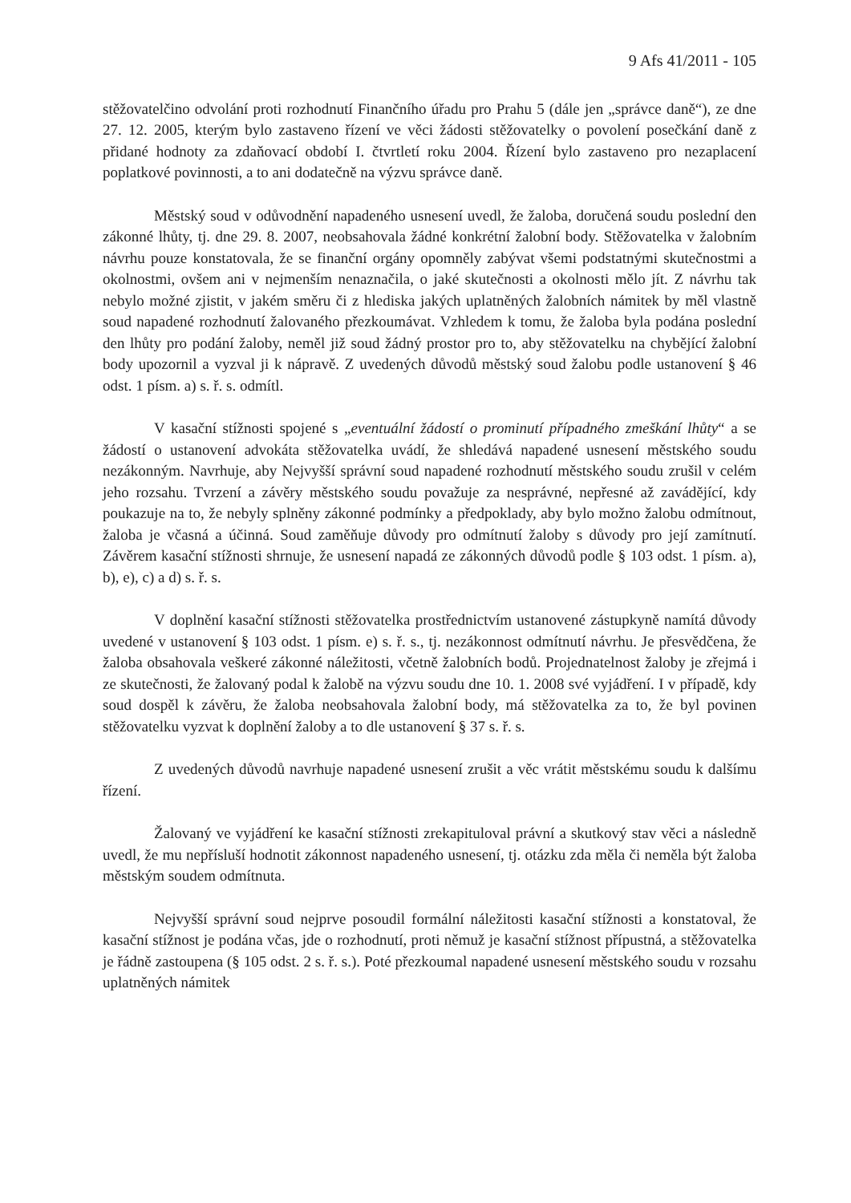9 Afs 41/2011 - 105
stěžovatelčino odvolání proti rozhodnutí Finančního úřadu pro Prahu 5 (dále jen „správce daně“), ze dne 27. 12. 2005, kterým bylo zastaveno řízení ve věci žádosti stěžovatelky o povolení posečkání daně z přidané hodnoty za zdaňovací období I. čtvrtletí roku 2004. Řízení bylo zastaveno pro nezaplacení poplatkové povinnosti, a to ani dodatečně na výzvu správce daně.
Městský soud v odůvodnění napadeného usnesení uvedl, že žaloba, doručená soudu poslední den zákonné lhůty, tj. dne 29. 8. 2007, neobsahovala žádné konkrétní žalobní body. Stěžovatelka v žalobním návrhu pouze konstatovala, že se finanční orgány opomněly zabývat všemi podstatnými skutečnostmi a okolnostmi, ovšem ani v nejmenším nenaznačila, o jaké skutečnosti a okolnosti mělo jít. Z návrhu tak nebylo možné zjistit, v jakém směru či z hlediska jakých uplatněných žalobních námitek by měl vlastně soud napadené rozhodnutí žalovaného přezkoumávat. Vzhledem k tomu, že žaloba byla podána poslední den lhůty pro podání žaloby, neměl již soud žádný prostor pro to, aby stěžovatelku na chybějící žalobní body upozornil a vyzval ji k nápravě. Z uvedených důvodů městský soud žalobu podle ustanovení § 46 odst. 1 písm. a) s. ř. s. odmítl.
V kasační stížnosti spojené s „eventuální žádostí o prominutí případného zmeškání lhůty“ a se žádostí o ustanovení advokáta stěžovatelka uvádí, že shledává napadené usnesení městského soudu nezákonným. Navrhuje, aby Nejvyšší správní soud napadené rozhodnutí městského soudu zrušil v celém jeho rozsahu. Tvrzení a závěry městského soudu považuje za nesprávné, nepřesné až zavádějící, kdy poukazuje na to, že nebyly splněny zákonné podmínky a předpoklady, aby bylo možno žalobu odmítnout, žaloba je včasná a účinná. Soud zaměňuje důvody pro odmítnutí žaloby s důvody pro její zamítnutí. Závěrem kasační stížnosti shrnuje, že usnesení napadá ze zákonných důvodů podle § 103 odst. 1 písm. a), b), e), c) a d) s. ř. s.
V doplnění kasační stížnosti stěžovatelka prostřednictvím ustanovené zástupkyně namítá důvody uvedené v ustanovení § 103 odst. 1 písm. e) s. ř. s., tj. nezákonnost odmítnutí návrhu. Je přesvědčena, že žaloba obsahovala veškeré zákonné náležitosti, včetně žalobních bodů. Projednatelnost žaloby je zřejmá i ze skutečnosti, že žalovaný podal k žalobě na výzvu soudu dne 10. 1. 2008 své vyjádření. I v případě, kdy soud dospěl k závěru, že žaloba neobsahovala žalobní body, má stěžovatelka za to, že byl povinen stěžovatelku vyzvat k doplnění žaloby a to dle ustanovení § 37 s. ř. s.
Z uvedených důvodů navrhuje napadené usnesení zrušit a věc vrátit městskému soudu k dalšímu řízení.
Žalovaný ve vyjádření ke kasační stížnosti zrekapituloval právní a skutkový stav věci a následně uvedl, že mu nepřísluší hodnotit zákonnost napadeného usnesení, tj. otázku zda měla či neměla být žaloba městským soudem odmítnuta.
Nejvyšší správní soud nejprve posoudil formální náležitosti kasační stížnosti a konstatoval, že kasační stížnost je podána včas, jde o rozhodnutí, proti němuž je kasační stížnost přípustná, a stěžovatelka je řádně zastoupena (§ 105 odst. 2 s. ř. s.). Poté přezkoumal napadené usnesení městského soudu v rozsahu uplatněných námitek